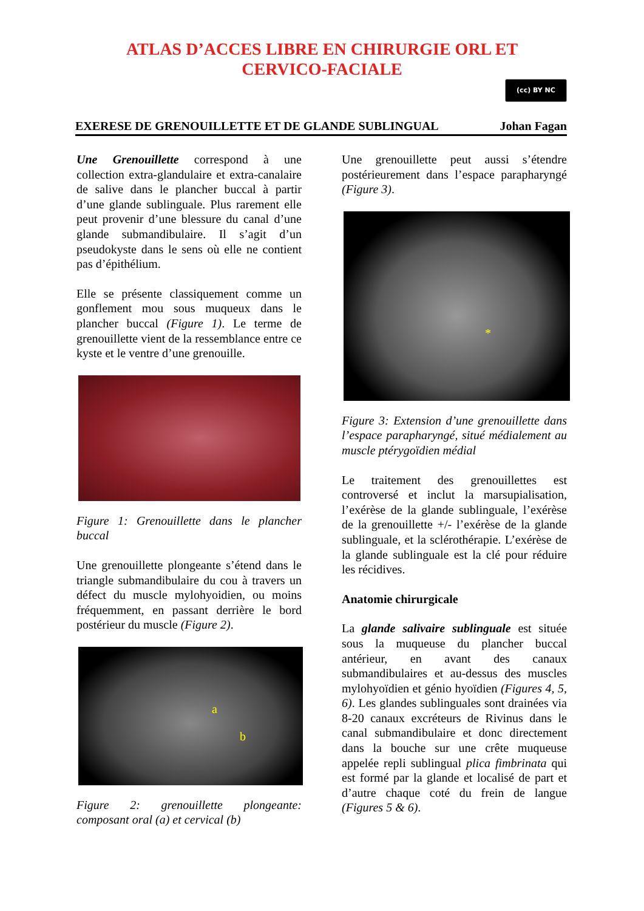ATLAS D’ACCES LIBRE EN CHIRURGIE ORL ET
CERVICO-FACIALE
(cc) BY NC
EXERESE DE GRENOUILLETTE ET DE GLANDE SUBLINGUAL Johan Fagan
Une Grenouillette correspond à une collection extra-glandulaire et extra-canalaire de salive dans le plancher buccal à partir d’une glande sublinguale. Plus rarement elle peut provenir d’une blessure du canal d’une glande submandibulaire. Il s’agit d’un pseudokyste dans le sens où elle ne contient pas d’épithélium.
Elle se présente classiquement comme un gonflement mou sous muqueux dans le plancher buccal (Figure 1). Le terme de grenouillette vient de la ressemblance entre ce kyste et le ventre d’une grenouille.
Figure 1: Grenouillette dans le plancher buccal
Une grenouillette plongeante s’étend dans le triangle submandibulaire du cou à travers un défect du muscle mylohyoidien, ou moins fréquemment, en passant derrière le bord postérieur du muscle (Figure 2).
a
b
Figure 2: grenouillette plongeante: composant oral (a) et cervical (b)
Une grenouillette peut aussi s’étendre postérieurement dans l’espace parapharyngé (Figure 3).
*
Figure 3: Extension d’une grenouillette dans l’espace parapharyngé, situé médialement au muscle ptérygoïdien médial
Le traitement des grenouillettes est controversé et inclut la marsupialisation, l’exérèse de la glande sublinguale, l’exérèse de la grenouillette +/- l’exérèse de la glande sublinguale, et la sclérothérapie. L’exérèse de la glande sublinguale est la clé pour réduire les récidives.
Anatomie chirurgicale
La glande salivaire sublinguale est située sous la muqueuse du plancher buccal antérieur, en avant des canaux submandibulaires et au-dessus des muscles mylohyoïdien et génio hyoïdien (Figures 4, 5, 6). Les glandes sublinguales sont drainées via 8-20 canaux excréteurs de Rivinus dans le canal submandibulaire et donc directement dans la bouche sur une crête muqueuse appelée repli sublingual plica fimbrinata qui est formé par la glande et localisé de part et d’autre chaque coté du frein de langue (Figures 5 & 6).